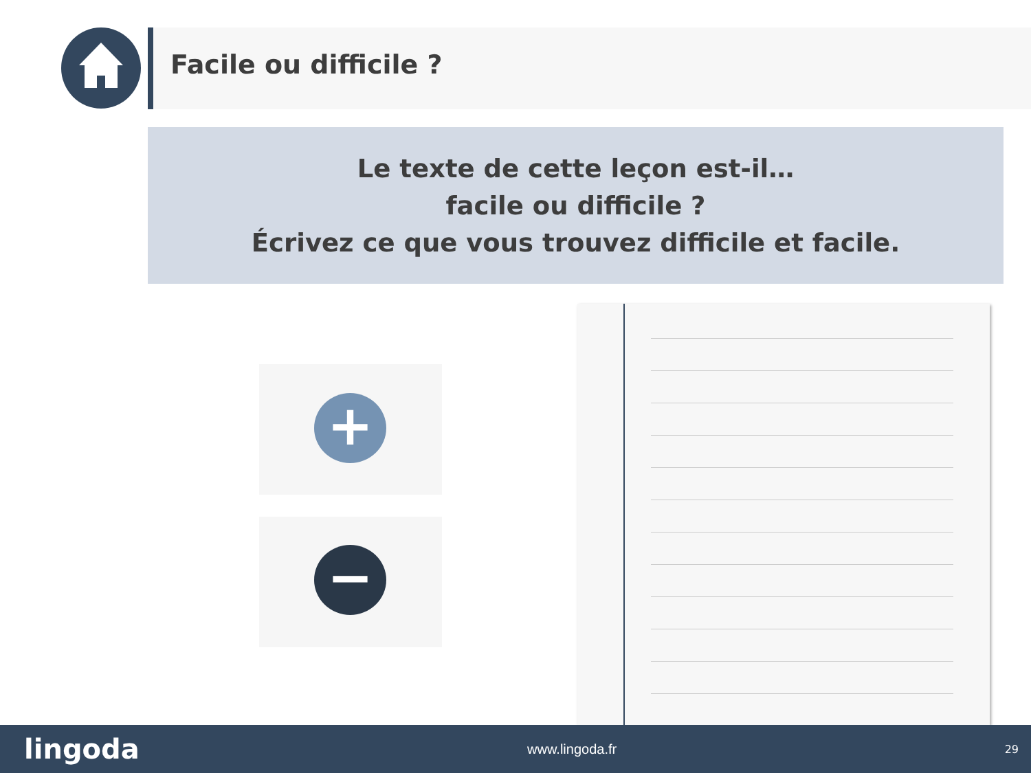Facile ou difficile ?
Le texte de cette leçon est-il…
facile ou difficile ?
Écrivez ce que vous trouvez difficile et facile.
+
−
lingoda www.lingoda.fr 29